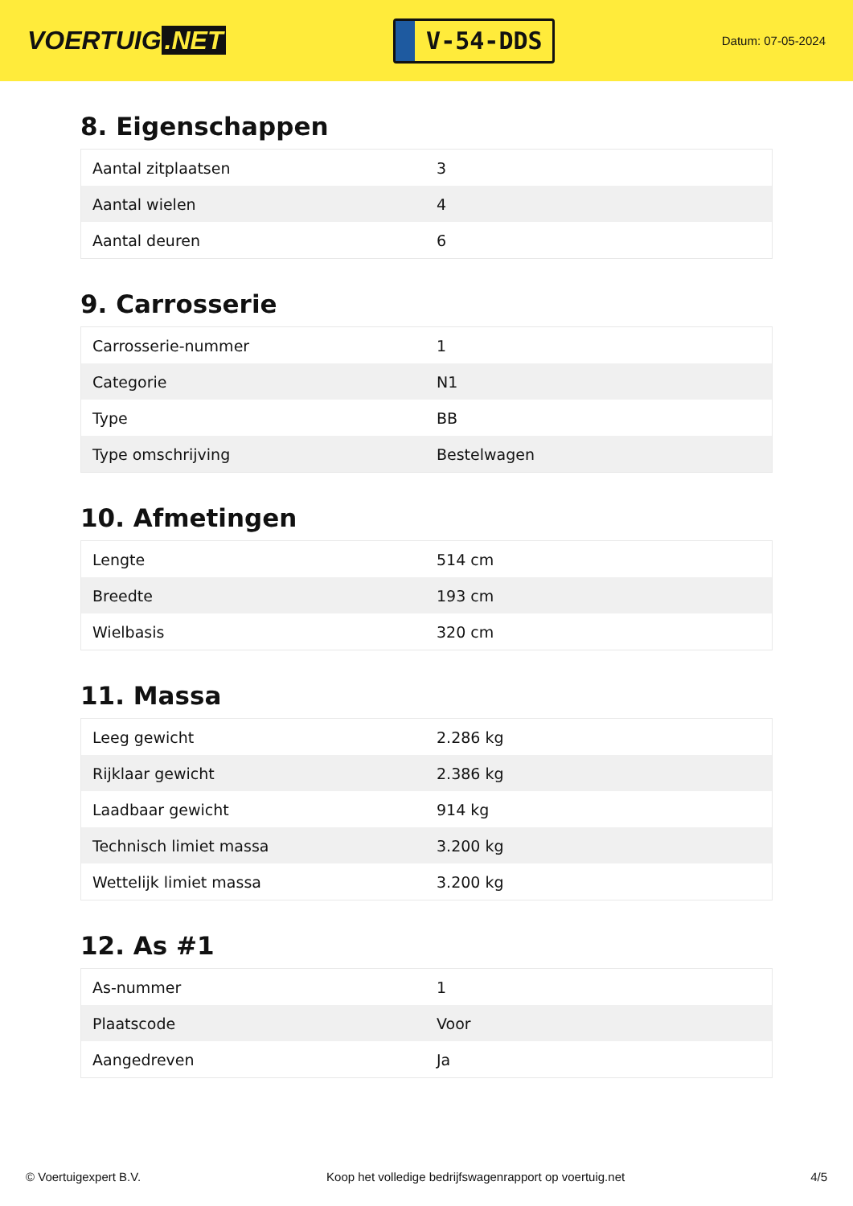VOERTUIG.NET
V-54-DDS
Datum: 07-05-2024
8. Eigenschappen
| Aantal zitplaatsen | 3 |
| Aantal wielen | 4 |
| Aantal deuren | 6 |
9. Carrosserie
| Carrosserie-nummer | 1 |
| Categorie | N1 |
| Type | BB |
| Type omschrijving | Bestelwagen |
10. Afmetingen
| Lengte | 514 cm |
| Breedte | 193 cm |
| Wielbasis | 320 cm |
11. Massa
| Leeg gewicht | 2.286 kg |
| Rijklaar gewicht | 2.386 kg |
| Laadbaar gewicht | 914 kg |
| Technisch limiet massa | 3.200 kg |
| Wettelijk limiet massa | 3.200 kg |
12. As #1
| As-nummer | 1 |
| Plaatscode | Voor |
| Aangedreven | Ja |
© Voertuigexpert B.V. Koop het volledige bedrijfswagenrapport op voertuig.net 4/5